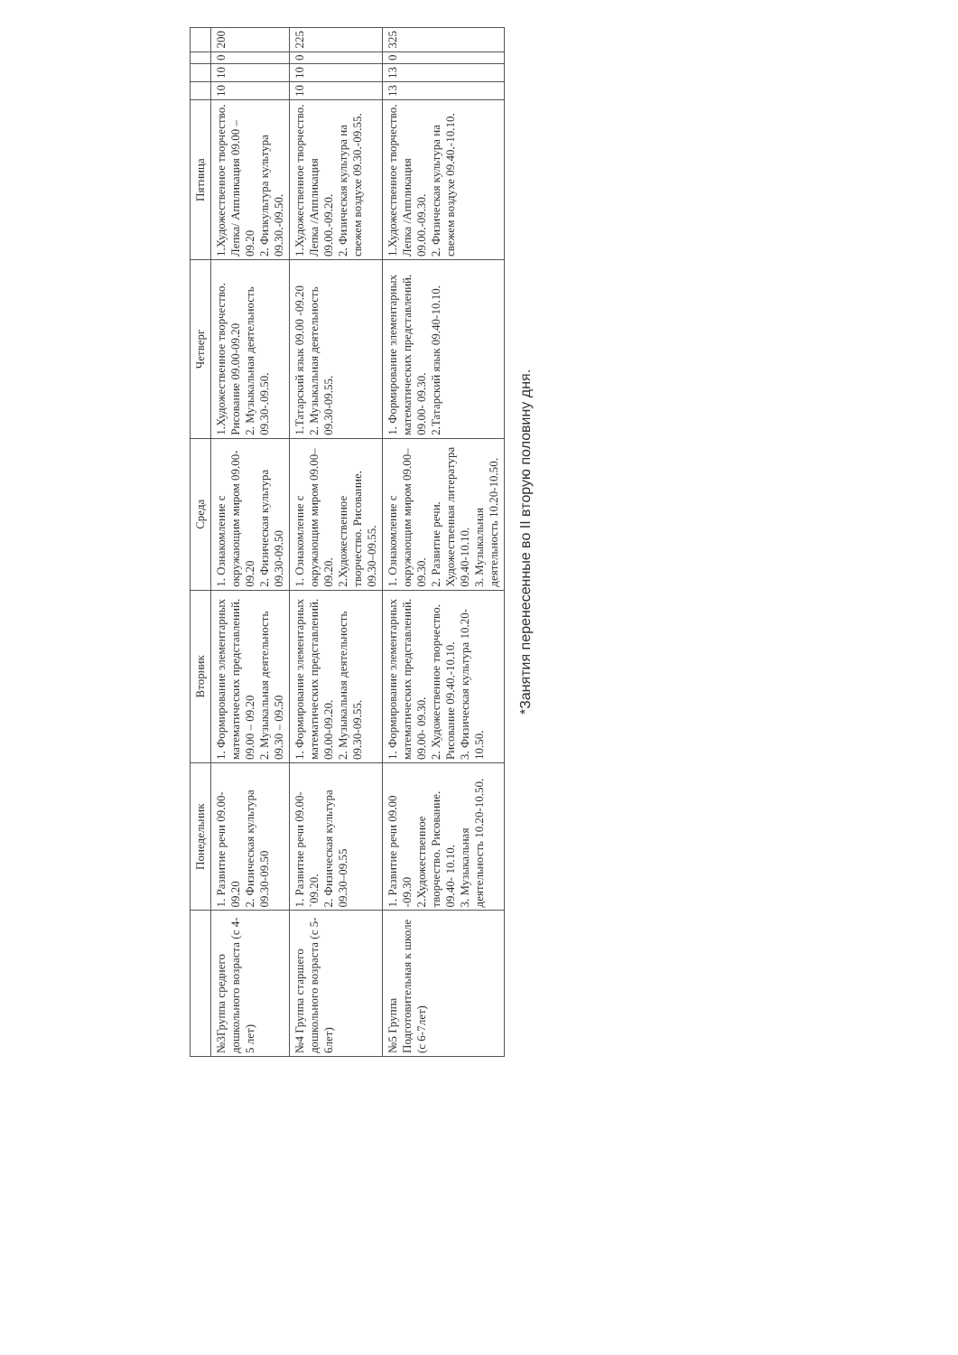| | Понедельник | Вторник | Среда | Четверг | Пятница | | | | |
| --- | --- | --- | --- | --- | --- | --- | --- | --- | --- |
| №3Группа среднего дошкольного возраста (с 4-5 лет) | 1. Развитие речи 09.00-09.20 2. Физическая культура 09.30-09.50 | 1. Формирование элементарных математических представлений. 09.00 – 09.20 2. Музыкальная деятельность 09.30 – 09.50 | 1. Ознакомление с окружающим миром 09.00-09.20 2. Физическая культура 09.30-09.50 | 1.Художественное творчество. Рисование 09.00-09.20 2. Музыкальная деятельность 09.30-.09.50. | 1.Художественное творчество. Лепка/ Аппликация 09.00 – 09.20 2. Физкультура культура 09.30.-09.50. | 10 | 10 | 0 | 200 |
| №4 Группа старшего дошкольного возраста (с 5-6лет) | 1. Развитие речи 09.00-`09.20. 2. Физическая культура 09.30–09.55 | 1. Формирование элементарных математических представлений. 09.00-09.20. 2. Музыкальная деятельность 09.30-09.55. | 1. Ознакомление с окружающим миром 09.00–09.20. 2.Художественное творчество. Рисование. 09.30–09.55. | 1.Татарский язык 09.00 -09.20 2. Музыкальная деятельность 09.30-09.55. | 1.Художественное творчество. Лепка /Аппликация 09.00.-09.20. 2. Физическая культура на свежем воздухе 09.30.-09.55. | 10 | 10 | 0 | 225 |
| №5 Группа Подготовительная к школе (с 6-7лет) | 1. Развитие речи 09.00 -09.30 2.Художественное творчество. Рисование. 09.40- 10.10. 3. Музыкальная деятельность 10.20-10.50. | 1. Формирование элементарных математических представлений. 09.00- 09.30. 2. Художественное творчество. Рисование 09.40.-10.10. 3. Физическая культура 10.20-10.50. | 1. Ознакомление с окружающим миром 09.00– 09.30. 2. Развитие речи. Художественная литература 09.40-10.10. 3. Музыкальная деятельность 10.20-10.50. | 1. Формирование элементарных математических представлений. 09.00- 09.30. 2.Татарский язык 09.40-10.10. | 1.Художественное творчество. Лепка /Аппликация 09.00.-09.30. 2. Физическая культура на свежем воздухе 09.40.-10.10. | 13 | 13 | 0 | 325 |
*Занятия перенесенные во II вторую половину дня.